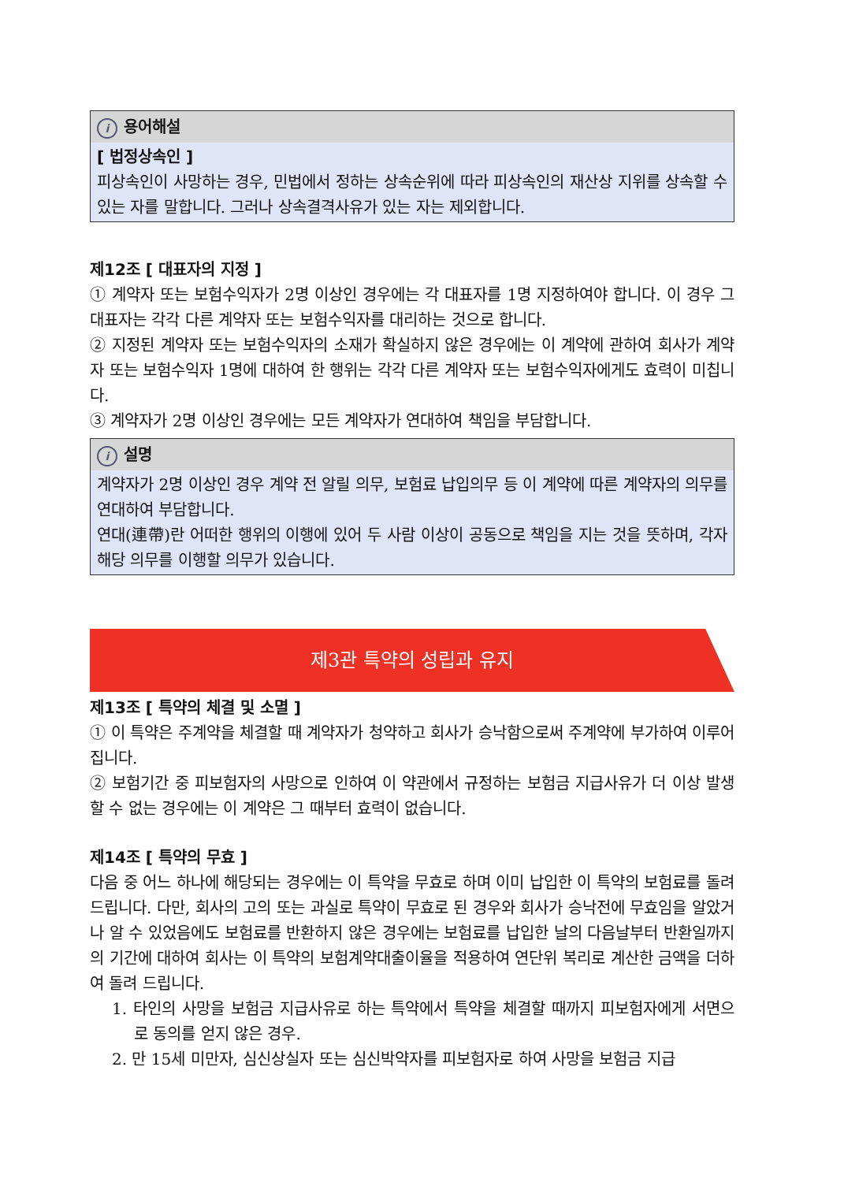i용어해설
[ 법정상속인 ]
피상속인이 사망하는 경우, 민법에서 정하는 상속순위에 따라 피상속인의 재산상 지위를 상속할 수 있는 자를 말합니다. 그러나 상속결격사유가 있는 자는 제외합니다.
제12조 [ 대표자의 지정 ]
① 계약자 또는 보험수익자가 2명 이상인 경우에는 각 대표자를 1명 지정하여야 합니다. 이 경우 그 대표자는 각각 다른 계약자 또는 보험수익자를 대리하는 것으로 합니다.
② 지정된 계약자 또는 보험수익자의 소재가 확실하지 않은 경우에는 이 계약에 관하여 회사가 계약자 또는 보험수익자 1명에 대하여 한 행위는 각각 다른 계약자 또는 보험수익자에게도 효력이 미칩니다.
③ 계약자가 2명 이상인 경우에는 모든 계약자가 연대하여 책임을 부담합니다.
i설명
계약자가 2명 이상인 경우 계약 전 알릴 의무, 보험료 납입의무 등 이 계약에 따른 계약자의 의무를 연대하여 부담합니다.
연대(連帶)란 어떠한 행위의 이행에 있어 두 사람 이상이 공동으로 책임을 지는 것을 뜻하며, 각자 해당 의무를 이행할 의무가 있습니다.
제3관 특약의 성립과 유지
제13조 [ 특약의 체결 및 소멸 ]
① 이 특약은 주계약을 체결할 때 계약자가 청약하고 회사가 승낙함으로써 주계약에 부가하여 이루어집니다.
② 보험기간 중 피보험자의 사망으로 인하여 이 약관에서 규정하는 보험금 지급사유가 더 이상 발생할 수 없는 경우에는 이 계약은 그 때부터 효력이 없습니다.
제14조 [ 특약의 무효 ]
다음 중 어느 하나에 해당되는 경우에는 이 특약을 무효로 하며 이미 납입한 이 특약의 보험료를 돌려드립니다. 다만, 회사의 고의 또는 과실로 특약이 무효로 된 경우와 회사가 승낙전에 무효임을 알았거나 알 수 있었음에도 보험료를 반환하지 않은 경우에는 보험료를 납입한 날의 다음날부터 반환일까지의 기간에 대하여 회사는 이 특약의 보험계약대출이율을 적용하여 연단위 복리로 계산한 금액을 더하여 돌려 드립니다.
1. 타인의 사망을 보험금 지급사유로 하는 특약에서 특약을 체결할 때까지 피보험자에게 서면으로 동의를 얻지 않은 경우.
2. 만 15세 미만자, 심신상실자 또는 심신박약자를 피보험자로 하여 사망을 보험금 지급